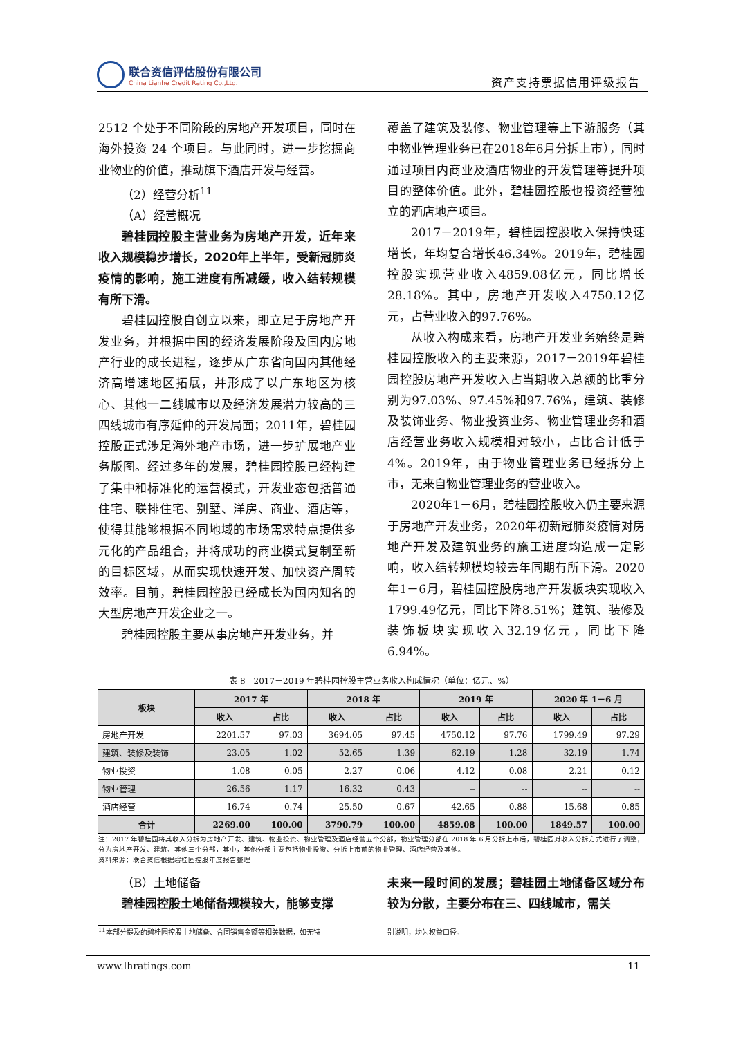联合资信评估股份有限公司
China Lianhe Credit Rating Co.,Ltd.
资产支持票据信用评级报告
2512 个处于不同阶段的房地产开发项目，同时在海外投资 24 个项目。与此同时，进一步挖掘商业物业的价值，推动旗下酒店开发与经营。
（2）经营分析<sup>11</sup>
（A）经营概况
碧桂园控股主营业务为房地产开发，近年来收入规模稳步增长，2020年上半年，受新冠肺炎疫情的影响，施工进度有所减缓，收入结转规模有所下滑。
碧桂园控股自创立以来，即立足于房地产开发业务，并根据中国的经济发展阶段及国内房地产行业的成长进程，逐步从广东省向国内其他经济高增速地区拓展，并形成了以广东地区为核心、其他一二线城市以及经济发展潜力较高的三四线城市有序延伸的开发局面；2011年，碧桂园控股正式涉足海外地产市场，进一步扩展地产业务版图。经过多年的发展，碧桂园控股已经构建了集中和标准化的运营模式，开发业态包括普通住宅、联排住宅、别墅、洋房、商业、酒店等，使得其能够根据不同地域的市场需求特点提供多元化的产品组合，并将成功的商业模式复制至新的目标区域，从而实现快速开发、加快资产周转效率。目前，碧桂园控股已经成长为国内知名的大型房地产开发企业之一。
碧桂园控股主要从事房地产开发业务，并
覆盖了建筑及装修、物业管理等上下游服务（其中物业管理业务已在2018年6月分拆上市），同时通过项目内商业及酒店物业的开发管理等提升项目的整体价值。此外，碧桂园控股也投资经营独立的酒店地产项目。
2017－2019年，碧桂园控股收入保持快速增长，年均复合增长46.34%。2019年，碧桂园控股实现营业收入4859.08亿元，同比增长28.18%。其中，房地产开发收入4750.12亿元，占营业收入的97.76%。
从收入构成来看，房地产开发业务始终是碧桂园控股收入的主要来源，2017－2019年碧桂园控股房地产开发收入占当期收入总额的比重分别为97.03%、97.45%和97.76%，建筑、装修及装饰业务、物业投资业务、物业管理业务和酒店经营业务收入规模相对较小，占比合计低于4%。2019年，由于物业管理业务已经拆分上市，无来自物业管理业务的营业收入。
2020年1－6月，碧桂园控股收入仍主要来源于房地产开发业务，2020年初新冠肺炎疫情对房地产开发及建筑业务的施工进度均造成一定影响，收入结转规模均较去年同期有所下滑。2020年1－6月，碧桂园控股房地产开发板块实现收入1799.49亿元，同比下降8.51%；建筑、装修及装饰板块实现收入32.19亿元，同比下降6.94%。
表 8　2017－2019 年碧桂园控股主营业务收入构成情况（单位：亿元、%）
| 板块 | 2017 年 | | 2018 年 | | 2019 年 | | 2020 年 1－6 月 | |
| --- | --- | --- | --- | --- | --- | --- | --- | --- |
| | 收入 | 占比 | 收入 | 占比 | 收入 | 占比 | 收入 | 占比 |
| 房地产开发 | 2201.57 | 97.03 | 3694.05 | 97.45 | 4750.12 | 97.76 | 1799.49 | 97.29 |
| 建筑、装修及装饰 | 23.05 | 1.02 | 52.65 | 1.39 | 62.19 | 1.28 | 32.19 | 1.74 |
| 物业投资 | 1.08 | 0.05 | 2.27 | 0.06 | 4.12 | 0.08 | 2.21 | 0.12 |
| 物业管理 | 26.56 | 1.17 | 16.32 | 0.43 | -- | -- | -- | -- |
| 酒店经营 | 16.74 | 0.74 | 25.50 | 0.67 | 42.65 | 0.88 | 15.68 | 0.85 |
| 合计 | 2269.00 | 100.00 | 3790.79 | 100.00 | 4859.08 | 100.00 | 1849.57 | 100.00 |
注：2017 年碧桂园将其收入分拆为房地产开发、建筑、物业投资、物业管理及酒店经营五个分部，物业管理分部在 2018 年 6 月分拆上市后，碧桂园对收入分拆方式进行了调整，分为房地产开发、建筑、其他三个分部，其中，其他分部主要包括物业投资、分拆上市前的物业管理、酒店经营及其他。
资料来源：联合资信根据碧桂园控股年度报告整理
（B）土地储备
碧桂园控股土地储备规模较大，能够支撑
未来一段时间的发展；碧桂园土地储备区域分布较为分散，主要分布在三、四线城市，需关
<sup>11</sup> 本部分提及的碧桂园控股土地储备、合同销售金额等相关数据，如无特 别说明，均为权益口径。
www.lhratings.com 11